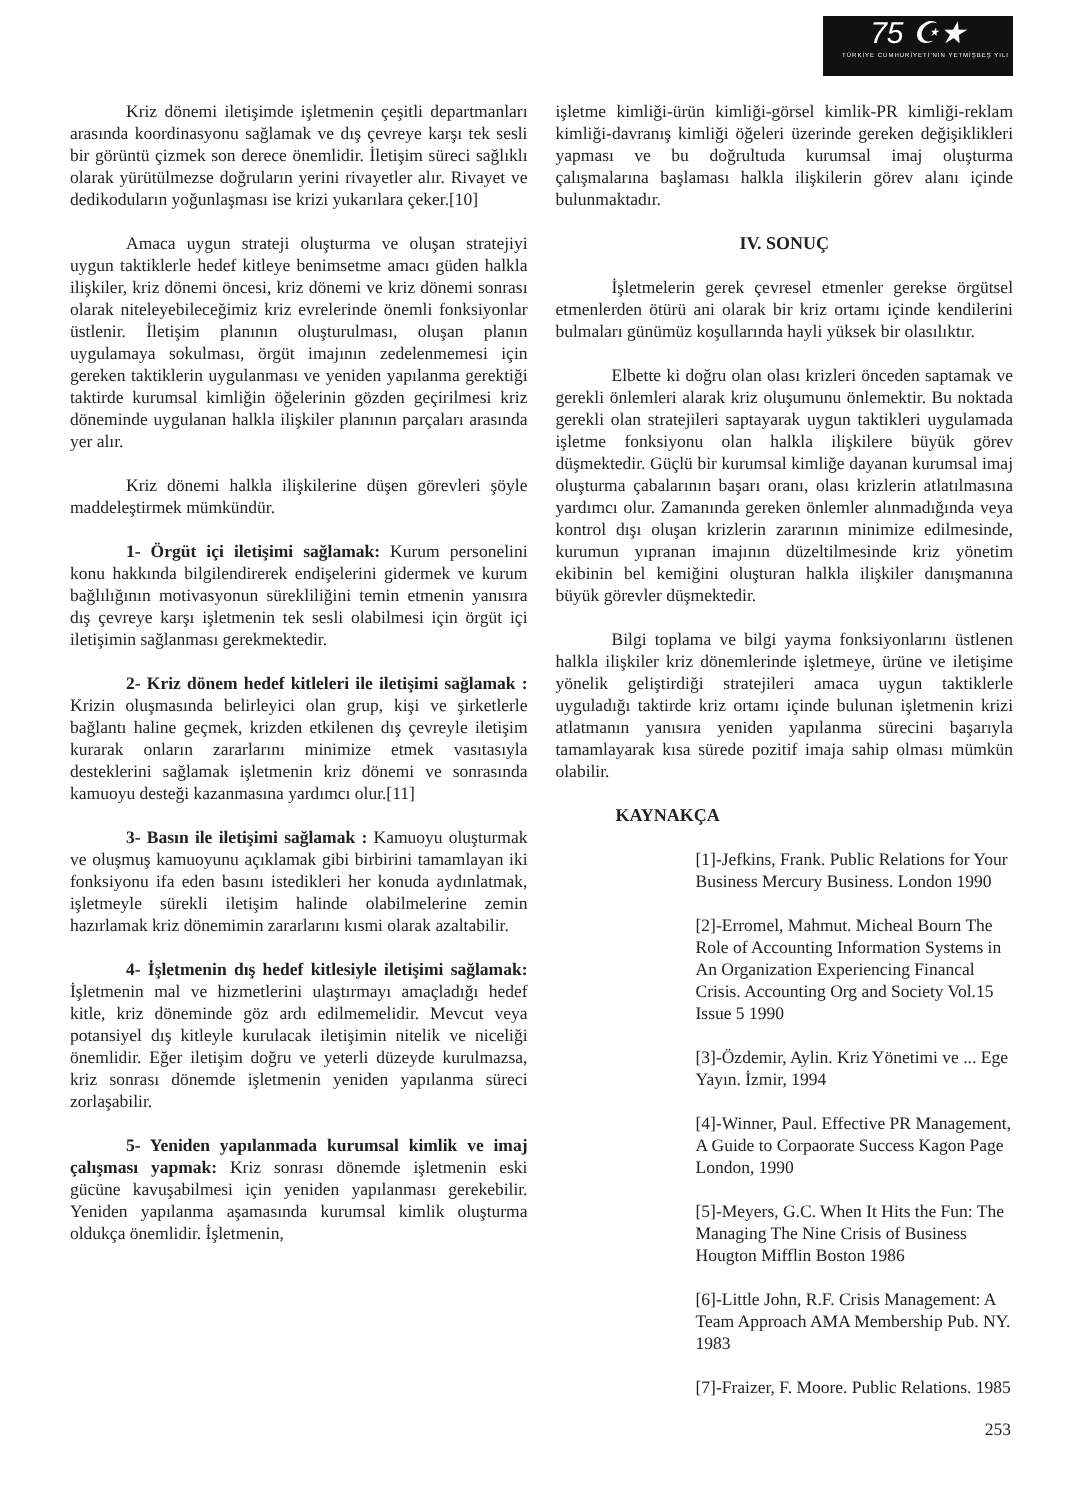75 ☪★
TÜRKİYE CUMHURİYETİ'NİN YETMİŞBEŞ YILI
Kriz dönemi iletişimde işletmenin çeşitli departmanları arasında koordinasyonu sağlamak ve dış çevreye karşı tek sesli bir görüntü çizmek son derece önemlidir. İletişim süreci sağlıklı olarak yürütülmezse doğruların yerini rivayetler alır. Rivayet ve dedikoduların yoğunlaşması ise krizi yukarılara çeker.[10]
Amaca uygun strateji oluşturma ve oluşan stratejiyi uygun taktiklerle hedef kitleye benimsetme amacı güden halkla ilişkiler, kriz dönemi öncesi, kriz dönemi ve kriz dönemi sonrası olarak niteleyebileceğimiz kriz evrelerinde önemli fonksiyonlar üstlenir. İletişim planının oluşturulması, oluşan planın uygulamaya sokulması, örgüt imajının zedelenmemesi için gereken taktiklerin uygulanması ve yeniden yapılanma gerektiği taktirde kurumsal kimliğin öğelerinin gözden geçirilmesi kriz döneminde uygulanan halkla ilişkiler planının parçaları arasında yer alır.
Kriz dönemi halkla ilişkilerine düşen görevleri şöyle maddeleştirmek mümkündür.
1- Örgüt içi iletişimi sağlamak: Kurum personelini konu hakkında bilgilendirerek endişelerini gidermek ve kurum bağlılığının motivasyonun sürekliliğini temin etmenin yanısıra dış çevreye karşı işletmenin tek sesli olabilmesi için örgüt içi iletişimin sağlanması gerekmektedir.
2- Kriz dönem hedef kitleleri ile iletişimi sağlamak : Krizin oluşmasında belirleyici olan grup, kişi ve şirketlerle bağlantı haline geçmek, krizden etkilenen dış çevreyle iletişim kurarak onların zararlarını minimize etmek vasıtasıyla desteklerini sağlamak işletmenin kriz dönemi ve sonrasında kamuoyu desteği kazanmasına yardımcı olur.[11]
3- Basın ile iletişimi sağlamak : Kamuoyu oluşturmak ve oluşmuş kamuoyunu açıklamak gibi birbirini tamamlayan iki fonksiyonu ifa eden basını istedikleri her konuda aydınlatmak, işletmeyle sürekli iletişim halinde olabilmelerine zemin hazırlamak kriz dönemimin zararlarını kısmi olarak azaltabilir.
4- İşletmenin dış hedef kitlesiyle iletişimi sağlamak: İşletmenin mal ve hizmetlerini ulaştırmayı amaçladığı hedef kitle, kriz döneminde göz ardı edilmemelidir. Mevcut veya potansiyel dış kitleyle kurulacak iletişimin nitelik ve niceliği önemlidir. Eğer iletişim doğru ve yeterli düzeyde kurulmazsa, kriz sonrası dönemde işletmenin yeniden yapılanma süreci zorlaşabilir.
5- Yeniden yapılanmada kurumsal kimlik ve imaj çalışması yapmak: Kriz sonrası dönemde işletmenin eski gücüne kavuşabilmesi için yeniden yapılanması gerekebilir. Yeniden yapılanma aşamasında kurumsal kimlik oluşturma oldukça önemlidir. İşletmenin,
işletme kimliği-ürün kimliği-görsel kimlik-PR kimliği-reklam kimliği-davranış kimliği öğeleri üzerinde gereken değişiklikleri yapması ve bu doğrultuda kurumsal imaj oluşturma çalışmalarına başlaması halkla ilişkilerin görev alanı içinde bulunmaktadır.
IV. SONUÇ
İşletmelerin gerek çevresel etmenler gerekse örgütsel etmenlerden ötürü ani olarak bir kriz ortamı içinde kendilerini bulmaları günümüz koşullarında hayli yüksek bir olasılıktır.
Elbette ki doğru olan olası krizleri önceden saptamak ve gerekli önlemleri alarak kriz oluşumunu önlemektir. Bu noktada gerekli olan stratejileri saptayarak uygun taktikleri uygulamada işletme fonksiyonu olan halkla ilişkilere büyük görev düşmektedir. Güçlü bir kurumsal kimliğe dayanan kurumsal imaj oluşturma çabalarının başarı oranı, olası krizlerin atlatılmasına yardımcı olur. Zamanında gereken önlemler alınmadığında veya kontrol dışı oluşan krizlerin zararının minimize edilmesinde, kurumun yıpranan imajının düzeltilmesinde kriz yönetim ekibinin bel kemiğini oluşturan halkla ilişkiler danışmanına büyük görevler düşmektedir.
Bilgi toplama ve bilgi yayma fonksiyonlarını üstlenen halkla ilişkiler kriz dönemlerinde işletmeye, ürüne ve iletişime yönelik geliştirdiği stratejileri amaca uygun taktiklerle uyguladığı taktirde kriz ortamı içinde bulunan işletmenin krizi atlatmanın yanısıra yeniden yapılanma sürecini başarıyla tamamlayarak kısa sürede pozitif imaja sahip olması mümkün olabilir.
KAYNAKÇA
[1]-Jefkins, Frank. Public Relations for Your Business Mercury Business. London 1990
[2]-Erromel, Mahmut. Micheal Bourn The Role of Accounting Information Systems in An Organization Experiencing Financal Crisis. Accounting Org and Society Vol.15 Issue 5 1990
[3]-Özdemir, Aylin. Kriz Yönetimi ve ... Ege Yayın. İzmir, 1994
[4]-Winner, Paul. Effective PR Management, A Guide to Corpaorate Success Kagon Page London, 1990
[5]-Meyers, G.C. When It Hits the Fun: The Managing The Nine Crisis of Business Hougton Mifflin Boston 1986
[6]-Little John, R.F. Crisis Management: A Team Approach AMA Membership Pub. NY. 1983
[7]-Fraizer, F. Moore. Public Relations. 1985
253